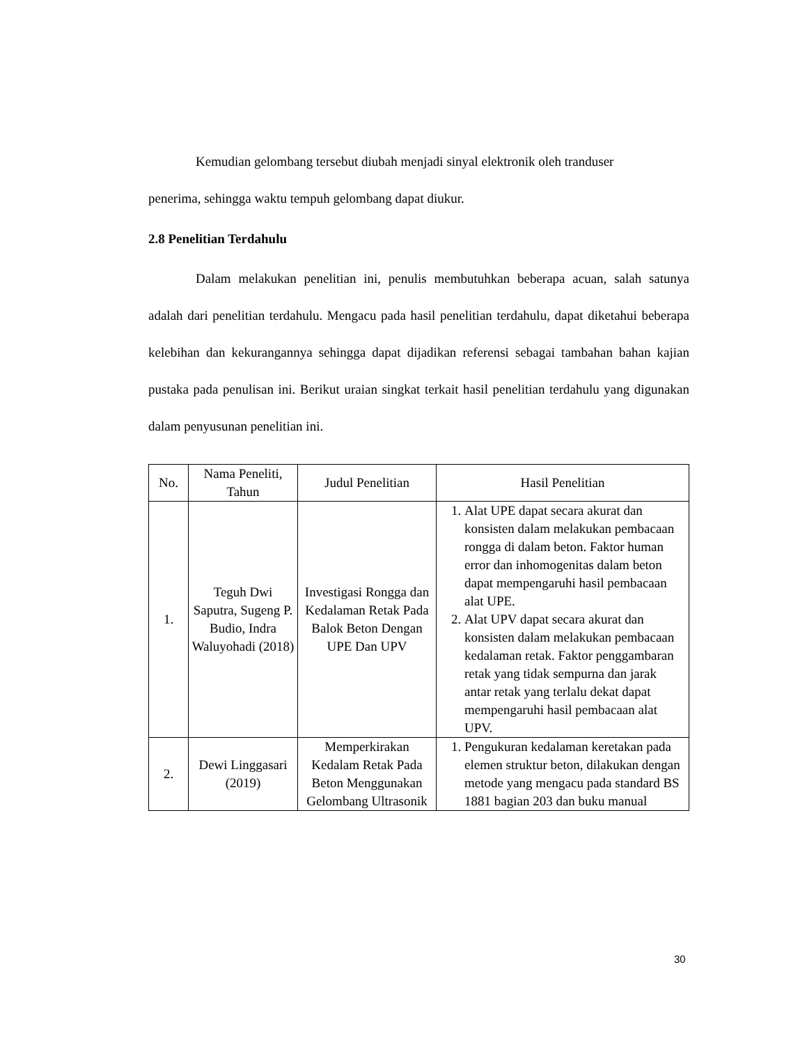Kemudian gelombang tersebut diubah menjadi sinyal elektronik oleh tranduser
penerima, sehingga waktu tempuh gelombang dapat diukur.
2.8 Penelitian Terdahulu
Dalam melakukan penelitian ini, penulis membutuhkan beberapa acuan, salah satunya adalah dari penelitian terdahulu. Mengacu pada hasil penelitian terdahulu, dapat diketahui beberapa kelebihan dan kekurangannya sehingga dapat dijadikan referensi sebagai tambahan bahan kajian pustaka pada penulisan ini. Berikut uraian singkat terkait hasil penelitian terdahulu yang digunakan dalam penyusunan penelitian ini.
| No. | Nama Peneliti, Tahun | Judul Penelitian | Hasil Penelitian |
| --- | --- | --- | --- |
| 1. | Teguh Dwi Saputra, Sugeng P. Budio, Indra Waluyohadi (2018) | Investigasi Rongga dan Kedalaman Retak Pada Balok Beton Dengan UPE Dan UPV | 1. Alat UPE dapat secara akurat dan konsisten dalam melakukan pembacaan rongga di dalam beton. Faktor human error dan inhomogenitas dalam beton dapat mempengaruhi hasil pembacaan alat UPE. 2. Alat UPV dapat secara akurat dan konsisten dalam melakukan pembacaan kedalaman retak. Faktor penggambaran retak yang tidak sempurna dan jarak antar retak yang terlalu dekat dapat mempengaruhi hasil pembacaan alat UPV. |
| 2. | Dewi Linggasari (2019) | Memperkirakan Kedalam Retak Pada Beton Menggunakan Gelombang Ultrasonik | 1. Pengukuran kedalaman keretakan pada elemen struktur beton, dilakukan dengan metode yang mengacu pada standard BS 1881 bagian 203 dan buku manual |
30